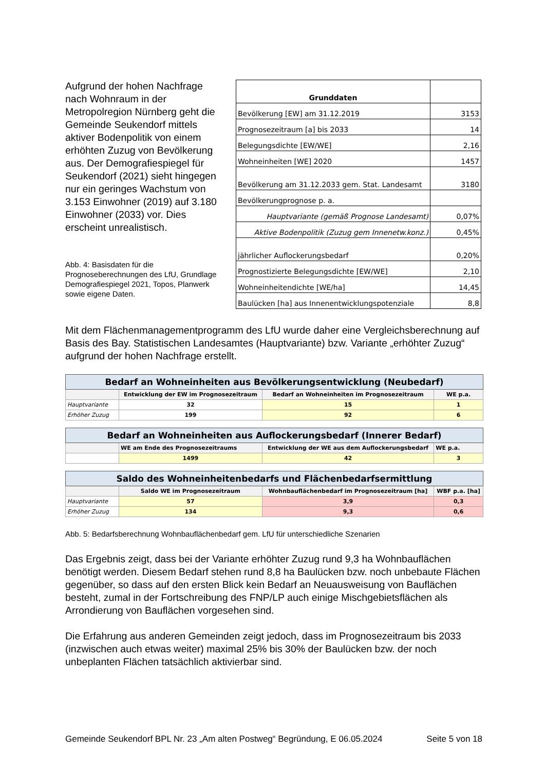Aufgrund der hohen Nachfrage nach Wohnraum in der Metropolregion Nürnberg geht die Gemeinde Seukendorf mittels aktiver Bodenpolitik von einem erhöhten Zuzug von Bevölkerung aus. Der Demografiespiegel für Seukendorf (2021) sieht hingegen nur ein geringes Wachstum von 3.153 Einwohner (2019) auf 3.180 Einwohner (2033) vor. Dies erscheint unrealistisch.
Abb. 4: Basisdaten für die Prognoseberechnungen des LfU, Grundlage Demografiespiegel 2021, Topos, Planwerk sowie eigene Daten.
| Grunddaten | |
| Bevölkerung [EW] am 31.12.2019 | 3153 |
| Prognosezeitraum [a] bis 2033 | 14 |
| Belegungsdichte [EW/WE] | 2,16 |
| Wohneinheiten [WE] 2020 | 1457 |
| Bevölkerung am 31.12.2033 gem. Stat. Landesamt | 3180 |
| Bevölkerungprognose p. a. | |
| Hauptvariante (gemäß Prognose Landesamt) | 0,07% |
| Aktive Bodenpolitik (Zuzug gem Innenetw.konz.) | 0,45% |
| jährlicher Auflockerungsbedarf | 0,20% |
| Prognostizierte Belegungsdichte [EW/WE] | 2,10 |
| Wohneinheitendichte [WE/ha] | 14,45 |
| Baulücken [ha] aus Innenentwicklungspotenziale | 8,8 |
Mit dem Flächenmanagementprogramm des LfU wurde daher eine Vergleichsberechnung auf Basis des Bay. Statistischen Landesamtes (Hauptvariante) bzw. Variante „erhöhter Zuzug“ aufgrund der hohen Nachfrage erstellt.
| Bedarf an Wohneinheiten aus Bevölkerungsentwicklung (Neubedarf) | | | |
| | Entwicklung der EW im Prognosezeitraum | Bedarf an Wohneinheiten im Prognosezeitraum | WE p.a. |
| Hauptvariante | 32 | 15 | 1 |
| Erhöher Zuzug | 199 | 92 | 6 |
| Bedarf an Wohneinheiten aus Auflockerungsbedarf (Innerer Bedarf) | | | |
| | WE am Ende des Prognosezeitraums | Entwicklung der WE aus dem Auflockerungsbedarf | WE p.a. |
| | 1499 | 42 | 3 |
| Saldo des Wohneinheitenbedarfs und Flächenbedarfsermittlung | | | |
| | Saldo WE im Prognosezeitraum | Wohnbauflächenbedarf im Prognosezeitraum [ha] | WBF p.a. [ha] |
| Hauptvariante | 57 | 3,9 | 0,3 |
| Erhöher Zuzug | 134 | 9,3 | 0,6 |
Abb. 5: Bedarfsberechnung Wohnbauflächenbedarf gem. LfU für unterschiedliche Szenarien
Das Ergebnis zeigt, dass bei der Variante erhöhter Zuzug rund 9,3 ha Wohnbauflächen benötigt werden. Diesem Bedarf stehen rund 8,8 ha Baulücken bzw. noch unbebaute Flächen gegenüber, so dass auf den ersten Blick kein Bedarf an Neuausweisung von Bauflächen besteht, zumal in der Fortschreibung des FNP/LP auch einige Mischgebietsflächen als Arrondierung von Bauflächen vorgesehen sind.
Die Erfahrung aus anderen Gemeinden zeigt jedoch, dass im Prognosezeitraum bis 2033 (inzwischen auch etwas weiter) maximal 25% bis 30% der Baulücken bzw. der noch unbeplanten Flächen tatsächlich aktivierbar sind.
Gemeinde Seukendorf BPL Nr. 23 „Am alten Postweg“ Begründung, E 06.05.2024 Seite 5 von 18